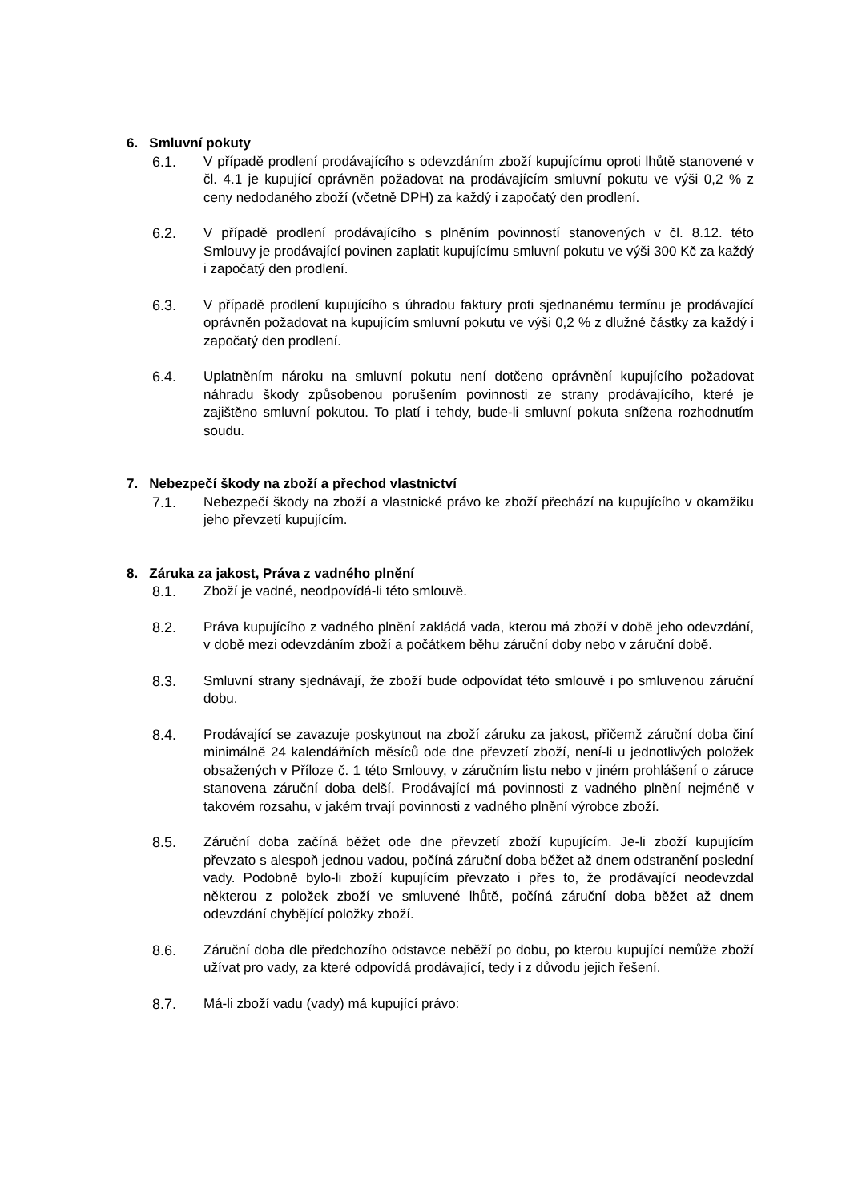6. Smluvní pokuty
6.1. V případě prodlení prodávajícího s odevzdáním zboží kupujícímu oproti lhůtě stanovené v čl. 4.1 je kupující oprávněn požadovat na prodávajícím smluvní pokutu ve výši 0,2 % z ceny nedodaného zboží (včetně DPH) za každý i započatý den prodlení.
6.2. V případě prodlení prodávajícího s plněním povinností stanovených v čl. 8.12. této Smlouvy je prodávající povinen zaplatit kupujícímu smluvní pokutu ve výši 300 Kč za každý i započatý den prodlení.
6.3. V případě prodlení kupujícího s úhradou faktury proti sjednanému termínu je prodávající oprávněn požadovat na kupujícím smluvní pokutu ve výši 0,2 % z dlužné částky za každý i započatý den prodlení.
6.4. Uplatněním nároku na smluvní pokutu není dotčeno oprávnění kupujícího požadovat náhradu škody způsobenou porušením povinnosti ze strany prodávajícího, které je zajištěno smluvní pokutou. To platí i tehdy, bude-li smluvní pokuta snížena rozhodnutím soudu.
7. Nebezpečí škody na zboží a přechod vlastnictví
7.1. Nebezpečí škody na zboží a vlastnické právo ke zboží přechází na kupujícího v okamžiku jeho převzetí kupujícím.
8. Záruka za jakost, Práva z vadného plnění
8.1. Zboží je vadné, neodpovídá-li této smlouvě.
8.2. Práva kupujícího z vadného plnění zakládá vada, kterou má zboží v době jeho odevzdání, v době mezi odevzdáním zboží a počátkem běhu záruční doby nebo v záruční době.
8.3. Smluvní strany sjednávají, že zboží bude odpovídat této smlouvě i po smluvenou záruční dobu.
8.4. Prodávající se zavazuje poskytnout na zboží záruku za jakost, přičemž záruční doba činí minimálně 24 kalendářních měsíců ode dne převzetí zboží, není-li u jednotlivých položek obsažených v Příloze č. 1 této Smlouvy, v záručním listu nebo v jiném prohlášení o záruce stanovena záruční doba delší. Prodávající má povinnosti z vadného plnění nejméně v takovém rozsahu, v jakém trvají povinnosti z vadného plnění výrobce zboží.
8.5. Záruční doba začíná běžet ode dne převzetí zboží kupujícím. Je-li zboží kupujícím převzato s alespoň jednou vadou, počíná záruční doba běžet až dnem odstranění poslední vady. Podobně bylo-li zboží kupujícím převzato i přes to, že prodávající neodevzdal některou z položek zboží ve smluvené lhůtě, počíná záruční doba běžet až dnem odevzdání chybějící položky zboží.
8.6. Záruční doba dle předchozího odstavce neběží po dobu, po kterou kupující nemůže zboží užívat pro vady, za které odpovídá prodávající, tedy i z důvodu jejich řešení.
8.7. Má-li zboží vadu (vady) má kupující právo: